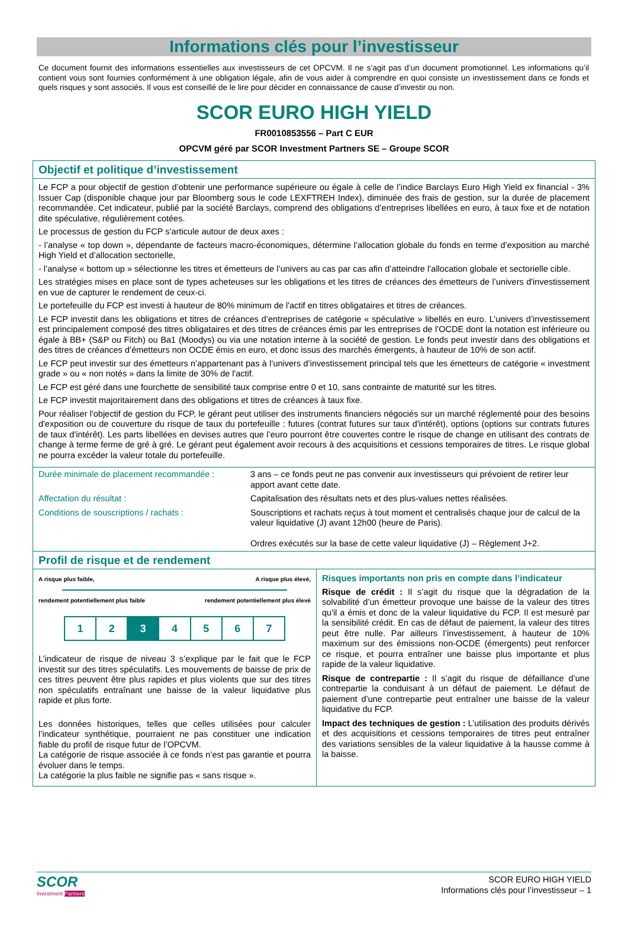Informations clés pour l’investisseur
Ce document fournit des informations essentielles aux investisseurs de cet OPCVM. Il ne s’agit pas d’un document promotionnel. Les informations qu’il contient vous sont fournies conformément à une obligation légale, afin de vous aider à comprendre en quoi consiste un investissement dans ce fonds et quels risques y sont associés. Il vous est conseillé de le lire pour décider en connaissance de cause d’investir ou non.
SCOR EURO HIGH YIELD
FR0010853556 – Part C EUR
OPCVM géré par SCOR Investment Partners SE – Groupe SCOR
Objectif et politique d’investissement
Le FCP a pour objectif de gestion d’obtenir une performance supérieure ou égale à celle de l’indice Barclays Euro High Yield ex financial - 3% Issuer Cap (disponible chaque jour par Bloomberg sous le code LEXFTREH Index), diminuée des frais de gestion, sur la durée de placement recommandée. Cet indicateur, publié par la société Barclays, comprend des obligations d’entreprises libellées en euro, à taux fixe et de notation dite spéculative, régulièrement cotées.
Le processus de gestion du FCP s’articule autour de deux axes :
- l’analyse « top down », dépendante de facteurs macro-économiques, détermine l’allocation globale du fonds en terme d’exposition au marché High Yield et d’allocation sectorielle,
- l’analyse « bottom up » sélectionne les titres et émetteurs de l’univers au cas par cas afin d’atteindre l’allocation globale et sectorielle cible.
Les stratégies mises en place sont de types acheteuses sur les obligations et les titres de créances des émetteurs de l’univers d'investissement en vue de capturer le rendement de ceux-ci.
Le portefeuille du FCP est investi à hauteur de 80% minimum de l'actif en titres obligataires et titres de créances.
Le FCP investit dans les obligations et titres de créances d’entreprises de catégorie « spéculative » libellés en euro. L’univers d’investissement est principalement composé des titres obligataires et des titres de créances émis par les entreprises de l’OCDE dont la notation est inférieure ou égale à BB+ (S&P ou Fitch) ou Ba1 (Moodys) ou via une notation interne à la société de gestion. Le fonds peut investir dans des obligations et des titres de créances d’émetteurs non OCDE émis en euro, et donc issus des marchés émergents, à hauteur de 10% de son actif.
Le FCP peut investir sur des émetteurs n’appartenant pas à l’univers d’investissement principal tels que les émetteurs de catégorie « investment grade » ou « non notés » dans la limite de 30% de l'actif.
Le FCP est géré dans une fourchette de sensibilité taux comprise entre 0 et 10, sans contrainte de maturité sur les titres.
Le FCP investit majoritairement dans des obligations et titres de créances à taux fixe.
Pour réaliser l'objectif de gestion du FCP, le gérant peut utiliser des instruments financiers négociés sur un marché réglementé pour des besoins d'exposition ou de couverture du risque de taux du portefeuille : futures (contrat futures sur taux d'intérêt), options (options sur contrats futures de taux d'intérêt). Les parts libellées en devises autres que l’euro pourront être couvertes contre le risque de change en utilisant des contrats de change à terme ferme de gré à gré. Le gérant peut également avoir recours à des acquisitions et cessions temporaires de titres. Le risque global ne pourra excéder la valeur totale du portefeuille.
| Durée minimale de placement recommandée : | 3 ans – ce fonds peut ne pas convenir aux investisseurs qui prévoient de retirer leur apport avant cette date. |
| Affectation du résultat : | Capitalisation des résultats nets et des plus-values nettes réalisées. |
| Conditions de souscriptions / rachats : | Souscriptions et rachats reçus à tout moment et centralisés chaque jour de calcul de la valeur liquidative (J) avant 12h00 (heure de Paris). Ordres exécutés sur la base de cette valeur liquidative (J) – Règlement J+2. |
Profil de risque et de rendement
A risque plus faible, A risque plus élevé,
rendement potentiellement plus faible rendement potentiellement plus élevé
1 2 3 4 5 6 7
L’indicateur de risque de niveau 3 s’explique par le fait que le FCP investit sur des titres spéculatifs. Les mouvements de baisse de prix de ces titres peuvent être plus rapides et plus violents que sur des titres non spéculatifs entraînant une baisse de la valeur liquidative plus rapide et plus forte.
Les données historiques, telles que celles utilisées pour calculer l’indicateur synthétique, pourraient ne pas constituer une indication fiable du profil de risque futur de l’OPCVM.
La catégorie de risque associée à ce fonds n’est pas garantie et pourra évoluer dans le temps.
La catégorie la plus faible ne signifie pas « sans risque ».
Risques importants non pris en compte dans l’indicateur
Risque de crédit : Il s’agit du risque que la dégradation de la solvabilité d’un émetteur provoque une baisse de la valeur des titres qu'il a émis et donc de la valeur liquidative du FCP. Il est mesuré par la sensibilité crédit. En cas de défaut de paiement, la valeur des titres peut être nulle. Par ailleurs l’investissement, à hauteur de 10% maximum sur des émissions non-OCDE (émergents) peut renforcer ce risque, et pourra entraîner une baisse plus importante et plus rapide de la valeur liquidative.
Risque de contrepartie : Il s’agit du risque de défaillance d’une contrepartie la conduisant à un défaut de paiement. Le défaut de paiement d’une contrepartie peut entraîner une baisse de la valeur liquidative du FCP.
Impact des techniques de gestion : L’utilisation des produits dérivés et des acquisitions et cessions temporaires de titres peut entraîner des variations sensibles de la valeur liquidative à la hausse comme à la baisse.
SCOR
Investment Partners
SCOR EURO HIGH YIELD
Informations clés pour l’investisseur – 1